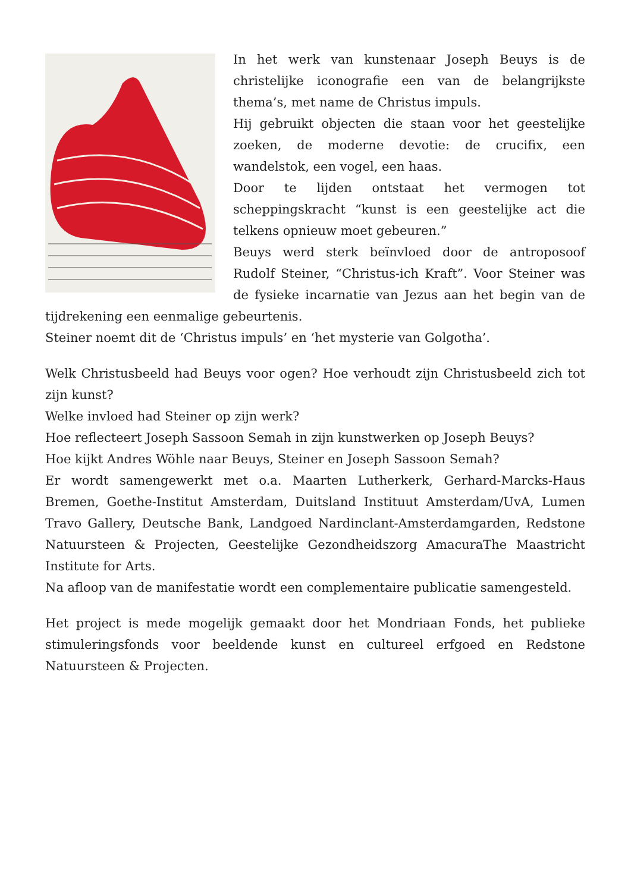In het werk van kunstenaar Joseph Beuys is de christelijke iconografie een van de belangrijkste thema’s, met name de Christus impuls.
Hij gebruikt objecten die staan voor het geestelijke zoeken, de moderne devotie: de crucifix, een wandelstok, een vogel, een haas.
Door te lijden ontstaat het vermogen tot scheppingskracht “kunst is een geestelijke act die telkens opnieuw moet gebeuren.”
Beuys werd sterk beïnvloed door de antroposoof Rudolf Steiner, “Christus-ich Kraft”. Voor Steiner was de fysieke incarnatie van Jezus aan het begin van de tijdrekening een eenmalige gebeurtenis.
Steiner noemt dit de ‘Christus impuls’ en ‘het mysterie van Golgotha’.
Welk Christusbeeld had Beuys voor ogen? Hoe verhoudt zijn Christusbeeld zich tot zijn kunst?
Welke invloed had Steiner op zijn werk?
Hoe reflecteert Joseph Sassoon Semah in zijn kunstwerken op Joseph Beuys?
Hoe kijkt Andres Wöhle naar Beuys, Steiner en Joseph Sassoon Semah?
Er wordt samengewerkt met o.a. Maarten Lutherkerk, Gerhard-Marcks-Haus Bremen, Goethe-Institut Amsterdam, Duitsland Instituut Amsterdam/UvA, Lumen Travo Gallery, Deutsche Bank, Landgoed Nardinclant-Amsterdamgarden, Redstone Natuursteen & Projecten, Geestelijke Gezondheidszorg AmacuraThe Maastricht Institute for Arts.
Na afloop van de manifestatie wordt een complementaire publicatie samengesteld.
Het project is mede mogelijk gemaakt door het Mondriaan Fonds, het publieke stimuleringsfonds voor beeldende kunst en cultureel erfgoed en Redstone Natuursteen & Projecten.